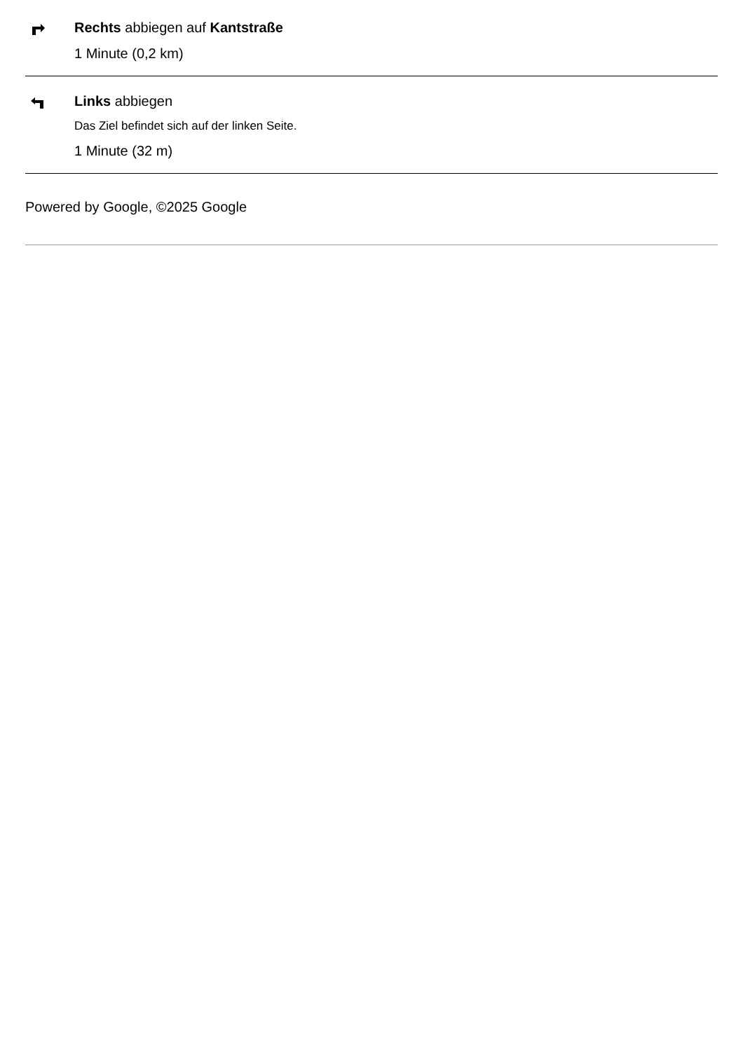Rechts abbiegen auf Kantstraße
1 Minute (0,2 km)
Links abbiegen
Das Ziel befindet sich auf der linken Seite.
1 Minute (32 m)
Powered by Google, ©2025 Google